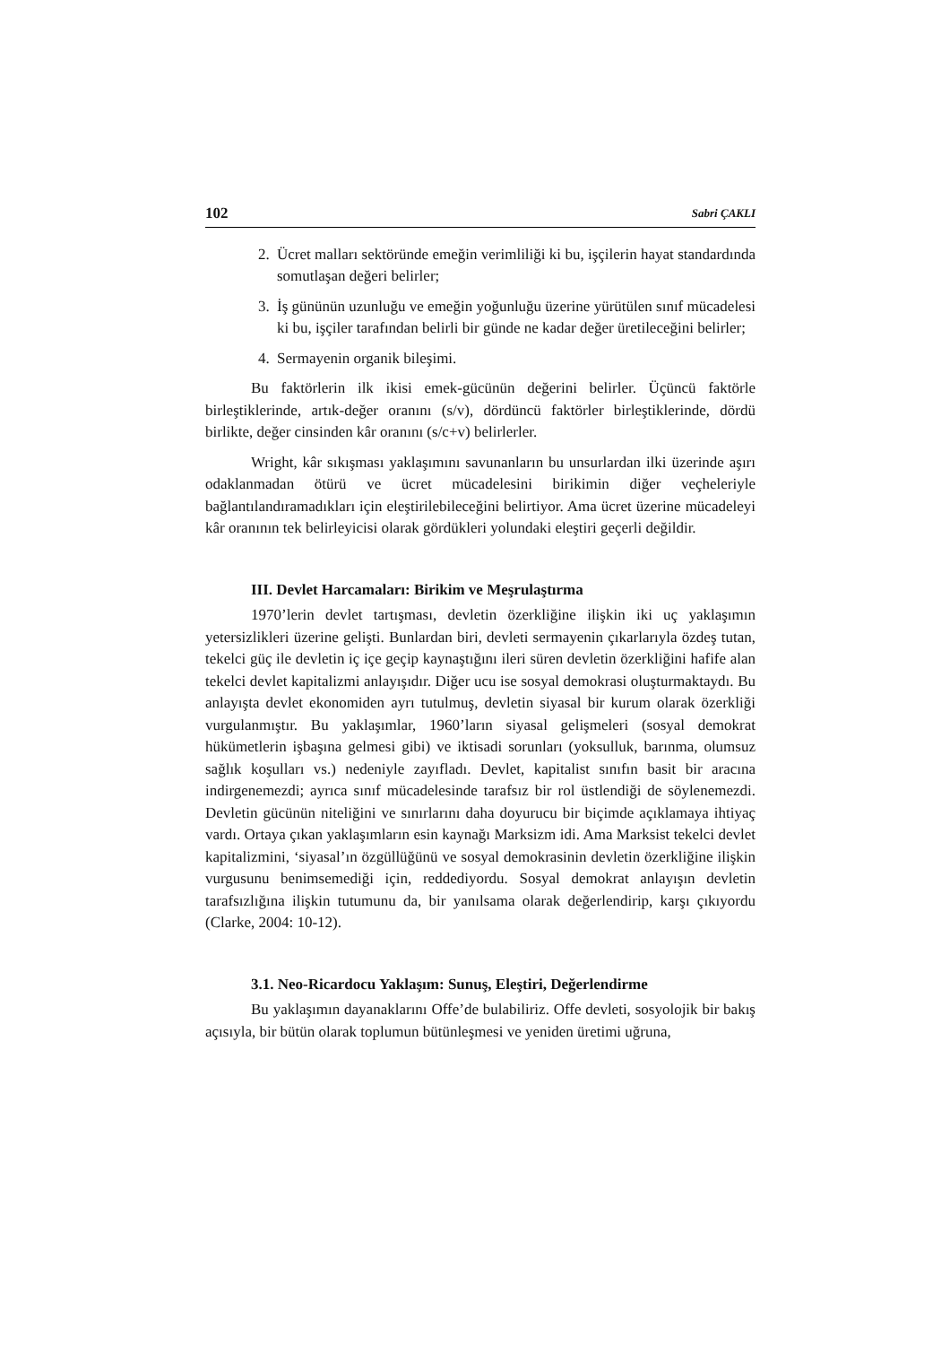102 Sabri ÇAKLI
2. Ücret malları sektöründe emeğin verimliliği ki bu, işçilerin hayat standardında somutlaşan değeri belirler;
3. İş gününün uzunluğu ve emeğin yoğunluğu üzerine yürütülen sınıf mücadelesi ki bu, işçiler tarafından belirli bir günde ne kadar değer üretileceğini belirler;
4. Sermayenin organik bileşimi.
Bu faktörlerin ilk ikisi emek-gücünün değerini belirler. Üçüncü faktörle birleştiklerinde, artık-değer oranını (s/v), dördüncü faktörler birleştiklerinde, dördü birlikte, değer cinsinden kâr oranını (s/c+v) belirlerler.
Wright, kâr sıkışması yaklaşımını savunanların bu unsurlardan ilki üzerinde aşırı odaklanmadan ötürü ve ücret mücadelesini birikimin diğer veçheleriyle bağlantılandıramadıkları için eleştirilebileceğini belirtiyor. Ama ücret üzerine mücadeleyi kâr oranının tek belirleyicisi olarak gördükleri yolundaki eleştiri geçerli değildir.
III. Devlet Harcamaları: Birikim ve Meşrulaştırma
1970’lerin devlet tartışması, devletin özerkliğine ilişkin iki uç yaklaşımın yetersizlikleri üzerine gelişti. Bunlardan biri, devleti sermayenin çıkarlarıyla özdeş tutan, tekelci güç ile devletin iç içe geçip kaynaştığını ileri süren devletin özerkliğini hafife alan tekelci devlet kapitalizmi anlayışıdır. Diğer ucu ise sosyal demokrasi oluşturmaktaydı. Bu anlayışta devlet ekonomiden ayrı tutulmuş, devletin siyasal bir kurum olarak özerkliği vurgulanmıştır. Bu yaklaşımlar, 1960’ların siyasal gelişmeleri (sosyal demokrat hükümetlerin işbaşına gelmesi gibi) ve iktisadi sorunları (yoksulluk, barınma, olumsuz sağlık koşulları vs.) nedeniyle zayıfladı. Devlet, kapitalist sınıfın basit bir aracına indirgenemezdi; ayrıca sınıf mücadelesinde tarafsız bir rol üstlendiği de söylenemezdi. Devletin gücünün niteliğini ve sınırlarını daha doyurucu bir biçimde açıklamaya ihtiyaç vardı. Ortaya çıkan yaklaşımların esin kaynağı Marksizm idi. Ama Marksist tekelci devlet kapitalizmini, ‘siyasal’ın özgüllüğünü ve sosyal demokrasinin devletin özerkliğine ilişkin vurgusunu benimsemediği için, reddediyordu. Sosyal demokrat anlayışın devletin tarafsızlığına ilişkin tutumunu da, bir yanılsama olarak değerlendirip, karşı çıkıyordu (Clarke, 2004: 10-12).
3.1. Neo-Ricardocu Yaklaşım: Sunuş, Eleştiri, Değerlendirme
Bu yaklaşımın dayanaklarını Offe’de bulabiliriz. Offe devleti, sosyolojik bir bakış açısıyla, bir bütün olarak toplumun bütünleşmesi ve yeniden üretimi uğruna,